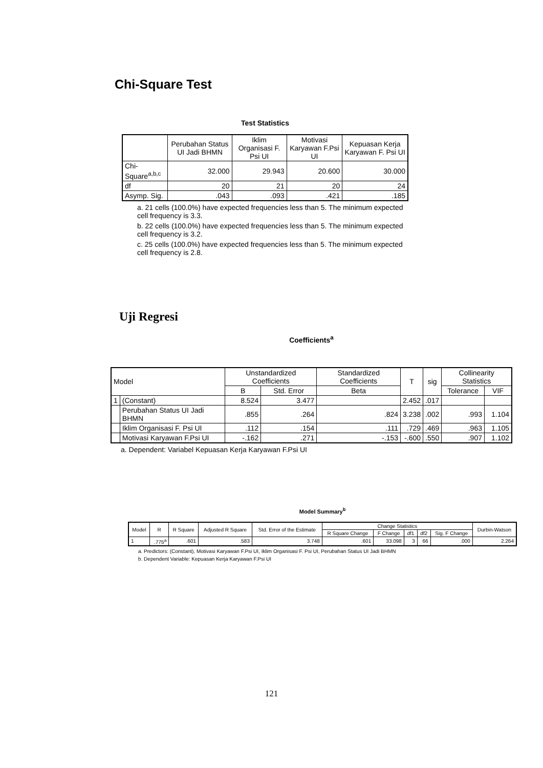Chi-Square Test
Test Statistics
| | Perubahan Status UI Jadi BHMN | Iklim Organisasi F. Psi UI | Motivasi Karyawan F.Psi UI | Kepuasan Kerja Karyawan F. Psi UI |
| --- | --- | --- | --- | --- |
| Chi-Square<sup>a,b,c</sup> | 32.000 | 29.943 | 20.600 | 30.000 |
| df | 20 | 21 | 20 | 24 |
| Asymp. Sig. | .043 | .093 | .421 | .185 |
a. 21 cells (100.0%) have expected frequencies less than 5. The minimum expected cell frequency is 3.3.
b. 22 cells (100.0%) have expected frequencies less than 5. The minimum expected cell frequency is 3.2.
c. 25 cells (100.0%) have expected frequencies less than 5. The minimum expected cell frequency is 2.8.
Uji Regresi
Coefficients<sup>a</sup>
| Model | | Unstandardized Coefficients | | Standardized Coefficients | T | sig | Collinearity Statistics | |
| --- | --- | --- | --- | --- | --- | --- | --- | --- |
| | | B | Std. Error | Beta | | | Tolerance | VIF |
| 1 | (Constant) | 8.524 | 3.477 | | 2.452 | .017 | | |
| | Perubahan Status UI Jadi BHMN | .855 | .264 | .824 | 3.238 | .002 | .993 | 1.104 |
| | Iklim Organisasi F. Psi UI | .112 | .154 | .111 | .729 | .469 | .963 | 1.105 |
| | Motivasi Karyawan F.Psi UI | -.162 | .271 | -.153 | -.600 | .550 | .907 | 1.102 |
a. Dependent: Variabel Kepuasan Kerja Karyawan F.Psi UI
Model Summary<sup>b</sup>
| Model | R | R Square | Adjusted R Square | Std. Error of the Estimate | Change Statistics | | | | | Durbin-Watson |
| --- | --- | --- | --- | --- | --- | --- | --- | --- | --- | --- |
| | | | | | R Square Change | F Change | df1 | df2 | Sig. F Change | |
| 1 | .775<sup>a</sup> | .601 | .583 | 3.748 | .601 | 33.098 | 3 | 66 | .000 | 2.264 |
a. Predictors: (Constant), Motivasi Karyawan F.Psi UI, Iklim Organisasi F. Psi UI, Perubahan Status UI Jadi BHMN
b. Dependent Variable: Kepuasan Kerja Karyawan F.Psi UI
121